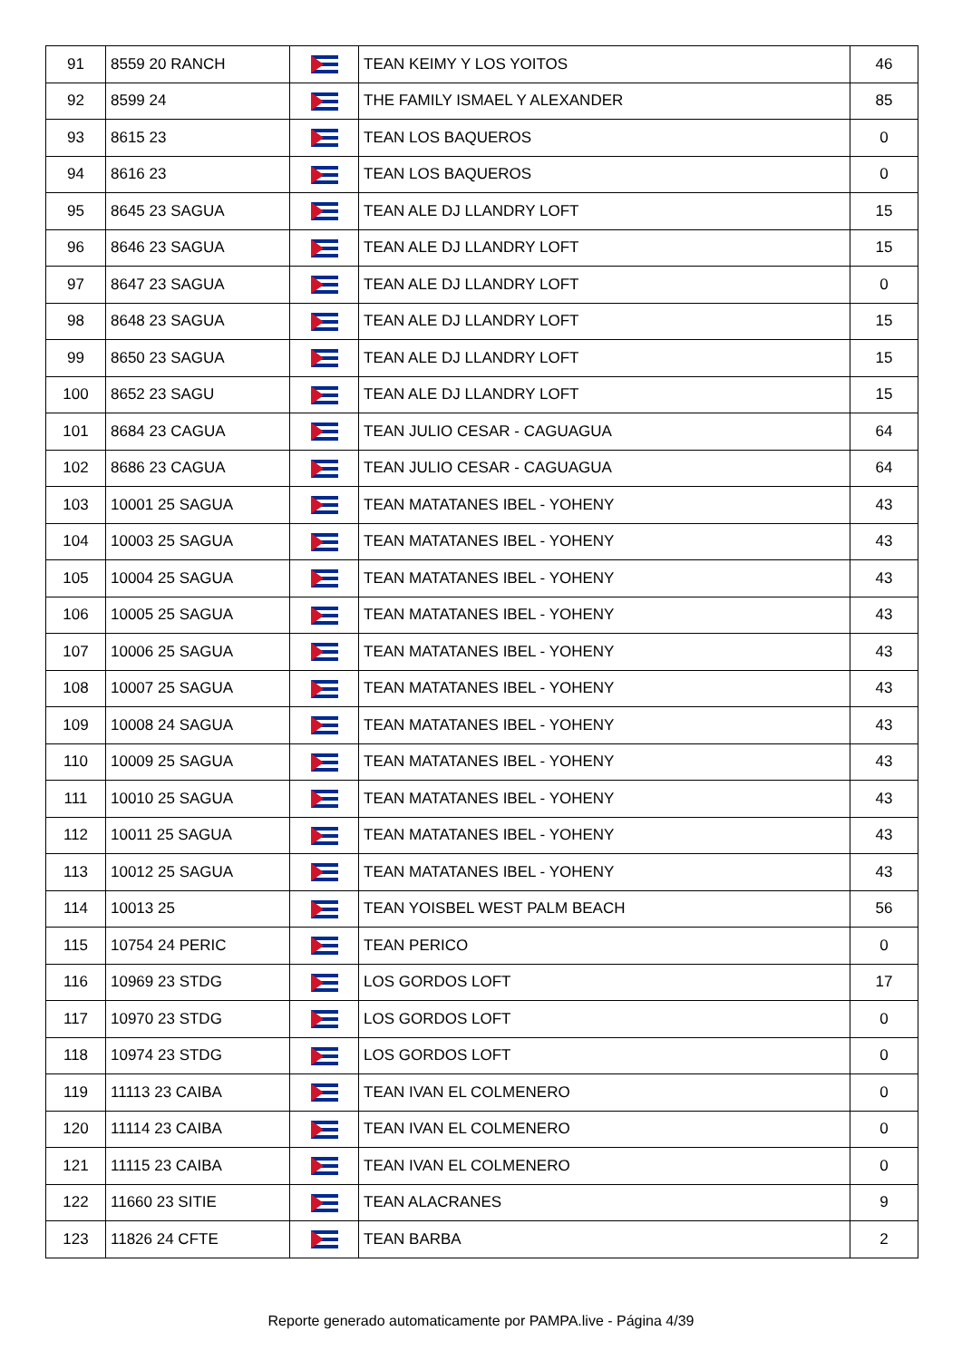| 91 | 8559 20 RANCH | | TEAN KEIMY Y LOS YOITOS | 46 |
| 92 | 8599 24 | | THE FAMILY ISMAEL Y ALEXANDER | 85 |
| 93 | 8615 23 | | TEAN LOS BAQUEROS | 0 |
| 94 | 8616 23 | | TEAN LOS BAQUEROS | 0 |
| 95 | 8645 23 SAGUA | | TEAN ALE DJ LLANDRY LOFT | 15 |
| 96 | 8646 23 SAGUA | | TEAN ALE DJ LLANDRY LOFT | 15 |
| 97 | 8647 23 SAGUA | | TEAN ALE DJ LLANDRY LOFT | 0 |
| 98 | 8648 23 SAGUA | | TEAN ALE DJ LLANDRY LOFT | 15 |
| 99 | 8650 23 SAGUA | | TEAN ALE DJ LLANDRY LOFT | 15 |
| 100 | 8652 23 SAGU | | TEAN ALE DJ LLANDRY LOFT | 15 |
| 101 | 8684 23 CAGUA | | TEAN JULIO CESAR - CAGUAGUA | 64 |
| 102 | 8686 23 CAGUA | | TEAN JULIO CESAR - CAGUAGUA | 64 |
| 103 | 10001 25 SAGUA | | TEAN MATATANES IBEL - YOHENY | 43 |
| 104 | 10003 25 SAGUA | | TEAN MATATANES IBEL - YOHENY | 43 |
| 105 | 10004 25 SAGUA | | TEAN MATATANES IBEL - YOHENY | 43 |
| 106 | 10005 25 SAGUA | | TEAN MATATANES IBEL - YOHENY | 43 |
| 107 | 10006 25 SAGUA | | TEAN MATATANES IBEL - YOHENY | 43 |
| 108 | 10007 25 SAGUA | | TEAN MATATANES IBEL - YOHENY | 43 |
| 109 | 10008 24 SAGUA | | TEAN MATATANES IBEL - YOHENY | 43 |
| 110 | 10009 25 SAGUA | | TEAN MATATANES IBEL - YOHENY | 43 |
| 111 | 10010 25 SAGUA | | TEAN MATATANES IBEL - YOHENY | 43 |
| 112 | 10011 25 SAGUA | | TEAN MATATANES IBEL - YOHENY | 43 |
| 113 | 10012 25 SAGUA | | TEAN MATATANES IBEL - YOHENY | 43 |
| 114 | 10013 25 | | TEAN YOISBEL WEST PALM BEACH | 56 |
| 115 | 10754 24 PERIC | | TEAN PERICO | 0 |
| 116 | 10969 23 STDG | | LOS GORDOS LOFT | 17 |
| 117 | 10970 23 STDG | | LOS GORDOS LOFT | 0 |
| 118 | 10974 23 STDG | | LOS GORDOS LOFT | 0 |
| 119 | 11113 23 CAIBA | | TEAN IVAN EL COLMENERO | 0 |
| 120 | 11114 23 CAIBA | | TEAN IVAN EL COLMENERO | 0 |
| 121 | 11115 23 CAIBA | | TEAN IVAN EL COLMENERO | 0 |
| 122 | 11660 23 SITIE | | TEAN ALACRANES | 9 |
| 123 | 11826 24 CFTE | | TEAN BARBA | 2 |
Reporte generado automaticamente por PAMPA.live - Página 4/39